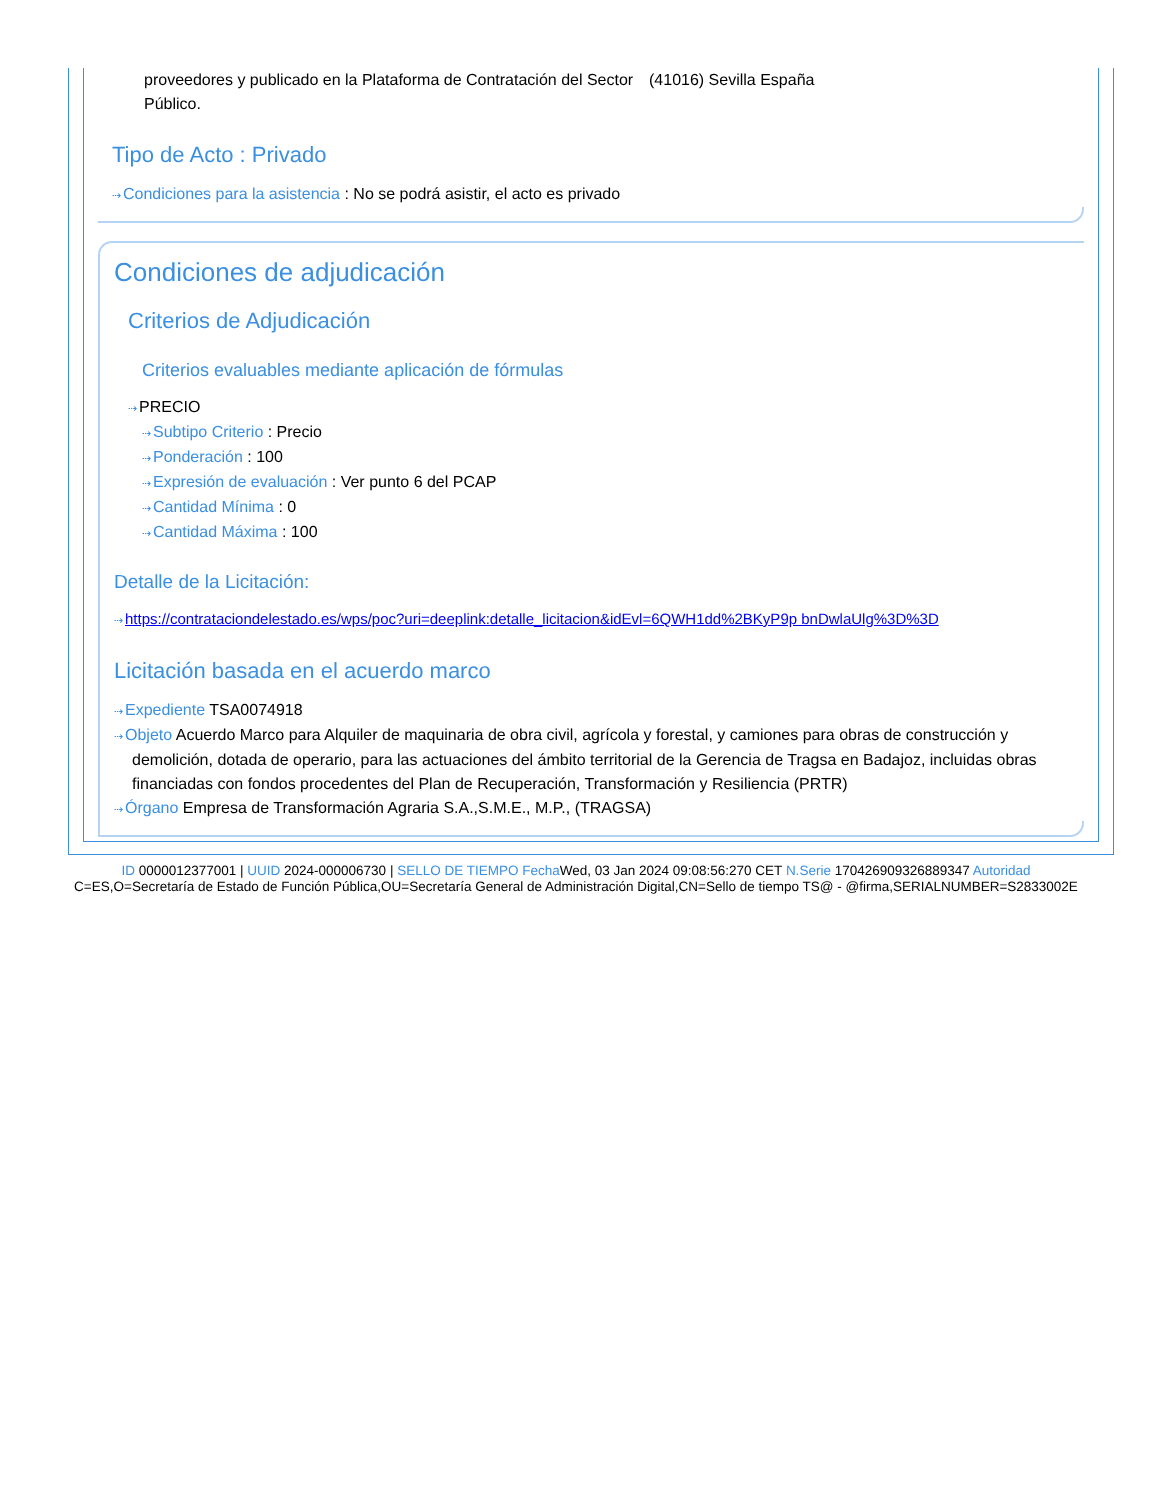proveedores y publicado en la Plataforma de Contratación del Sector Público.
(41016) Sevilla España
Tipo de Acto : Privado
⇢Condiciones para la asistencia : No se podrá asistir, el acto es privado
Condiciones de adjudicación
Criterios de Adjudicación
Criterios evaluables mediante aplicación de fórmulas
⇢PRECIO
⇢Subtipo Criterio : Precio
⇢Ponderación : 100
⇢Expresión de evaluación : Ver punto 6 del PCAP
⇢Cantidad Mínima : 0
⇢Cantidad Máxima : 100
Detalle de la Licitación:
⇢https://contrataciondelestado.es/wps/poc?uri=deeplink:detalle_licitacion&idEvl=6QWH1dd%2BKyP9p bnDwlaUlg%3D%3D
Licitación basada en el acuerdo marco
⇢Expediente TSA0074918
⇢Objeto Acuerdo Marco para Alquiler de maquinaria de obra civil, agrícola y forestal, y camiones para obras de construcción y demolición, dotada de operario, para las actuaciones del ámbito territorial de la Gerencia de Tragsa en Badajoz, incluidas obras financiadas con fondos procedentes del Plan de Recuperación, Transformación y Resiliencia (PRTR)
⇢Órgano Empresa de Transformación Agraria S.A.,S.M.E., M.P., (TRAGSA)
ID 0000012377001 | UUID 2024-000006730 | SELLO DE TIEMPO Fecha Wed, 03 Jan 2024 09:08:56:270 CET N.Serie 170426909326889347 Autoridad C=ES,O=Secretaría de Estado de Función Pública,OU=Secretaría General de Administración Digital,CN=Sello de tiempo TS@ - @firma,SERIALNUMBER=S2833002E